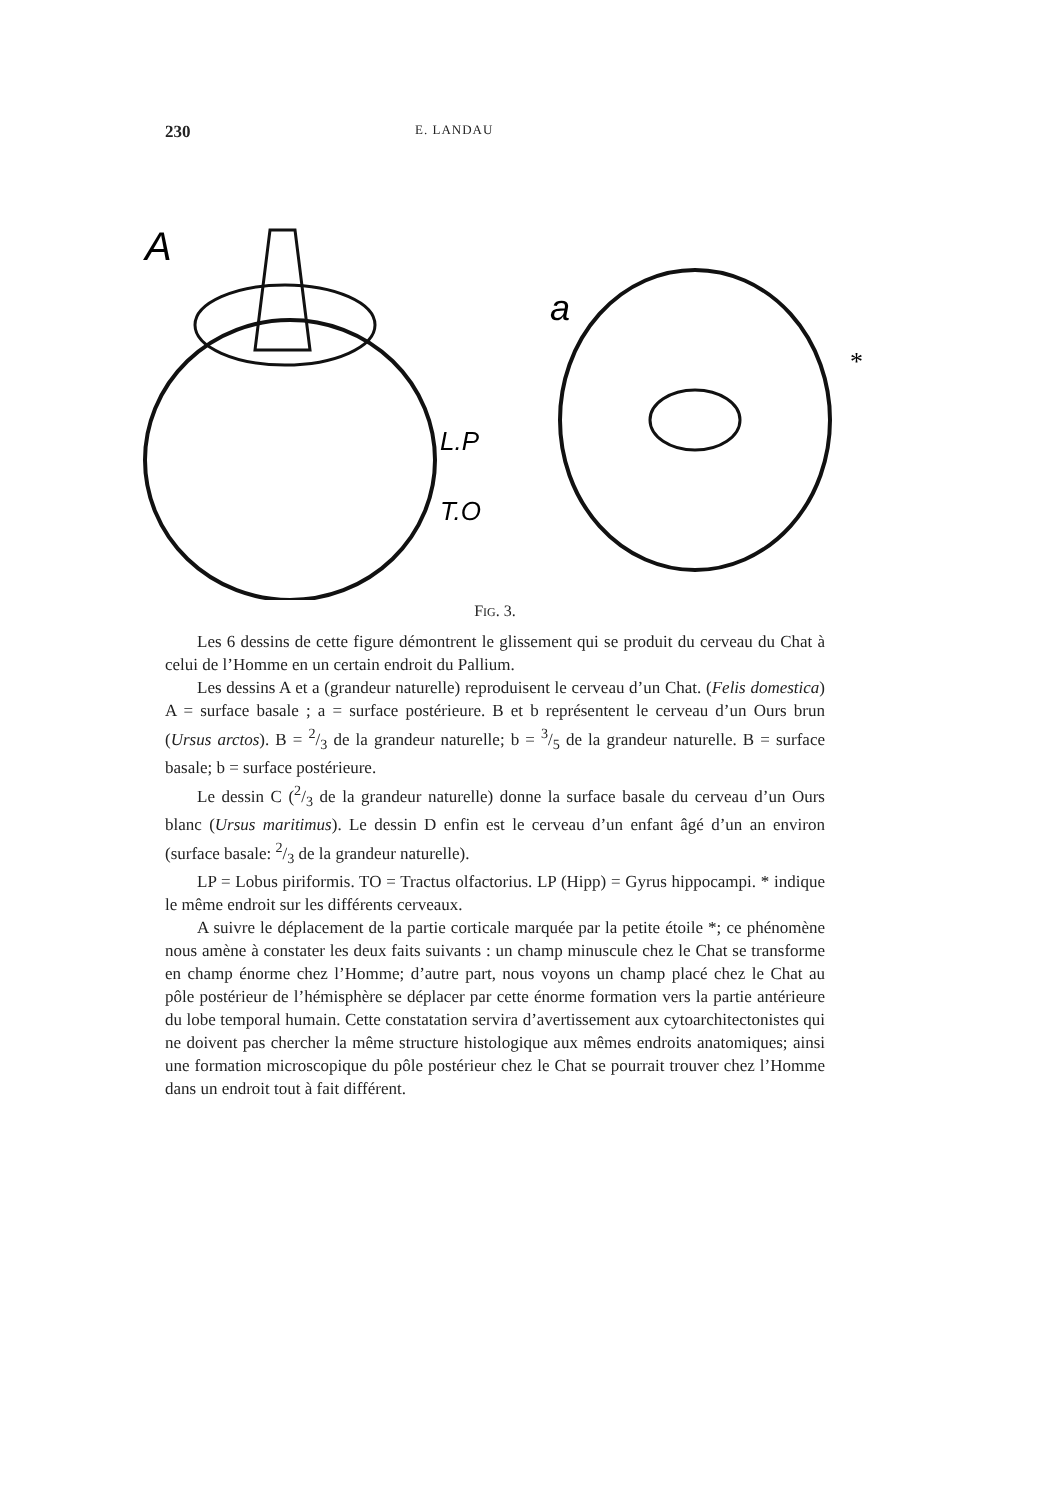230 E. LANDAU
A
a
L.P
T.O
*
FIG. 3.
Les 6 dessins de cette figure démontrent le glissement qui se produit du cerveau du Chat à celui de l’Homme en un certain endroit du Pallium.
Les dessins A et a (grandeur naturelle) reproduisent le cerveau d’un Chat. (Felis domestica) A = surface basale ; a = surface postérieure. B et b représentent le cerveau d’un Ours brun (Ursus arctos). B = 2/3 de la grandeur naturelle; b = 3/5 de la grandeur naturelle. B = surface basale; b = surface postérieure.
Le dessin C (2/3 de la grandeur naturelle) donne la surface basale du cerveau d’un Ours blanc (Ursus maritimus). Le dessin D enfin est le cerveau d’un enfant âgé d’un an environ (surface basale: 2/3 de la grandeur naturelle).
LP = Lobus piriformis. TO = Tractus olfactorius. LP (Hipp) = Gyrus hippocampi. * indique le même endroit sur les différents cerveaux.
A suivre le déplacement de la partie corticale marquée par la petite étoile *; ce phénomène nous amène à constater les deux faits suivants : un champ minuscule chez le Chat se transforme en champ énorme chez l’Homme; d’autre part, nous voyons un champ placé chez le Chat au pôle postérieur de l’hémisphère se déplacer par cette énorme formation vers la partie antérieure du lobe temporal humain. Cette constatation servira d’avertissement aux cytoarchitectonistes qui ne doivent pas chercher la même structure histologique aux mêmes endroits anatomiques; ainsi une formation microscopique du pôle postérieur chez le Chat se pourrait trouver chez l’Homme dans un endroit tout à fait différent.